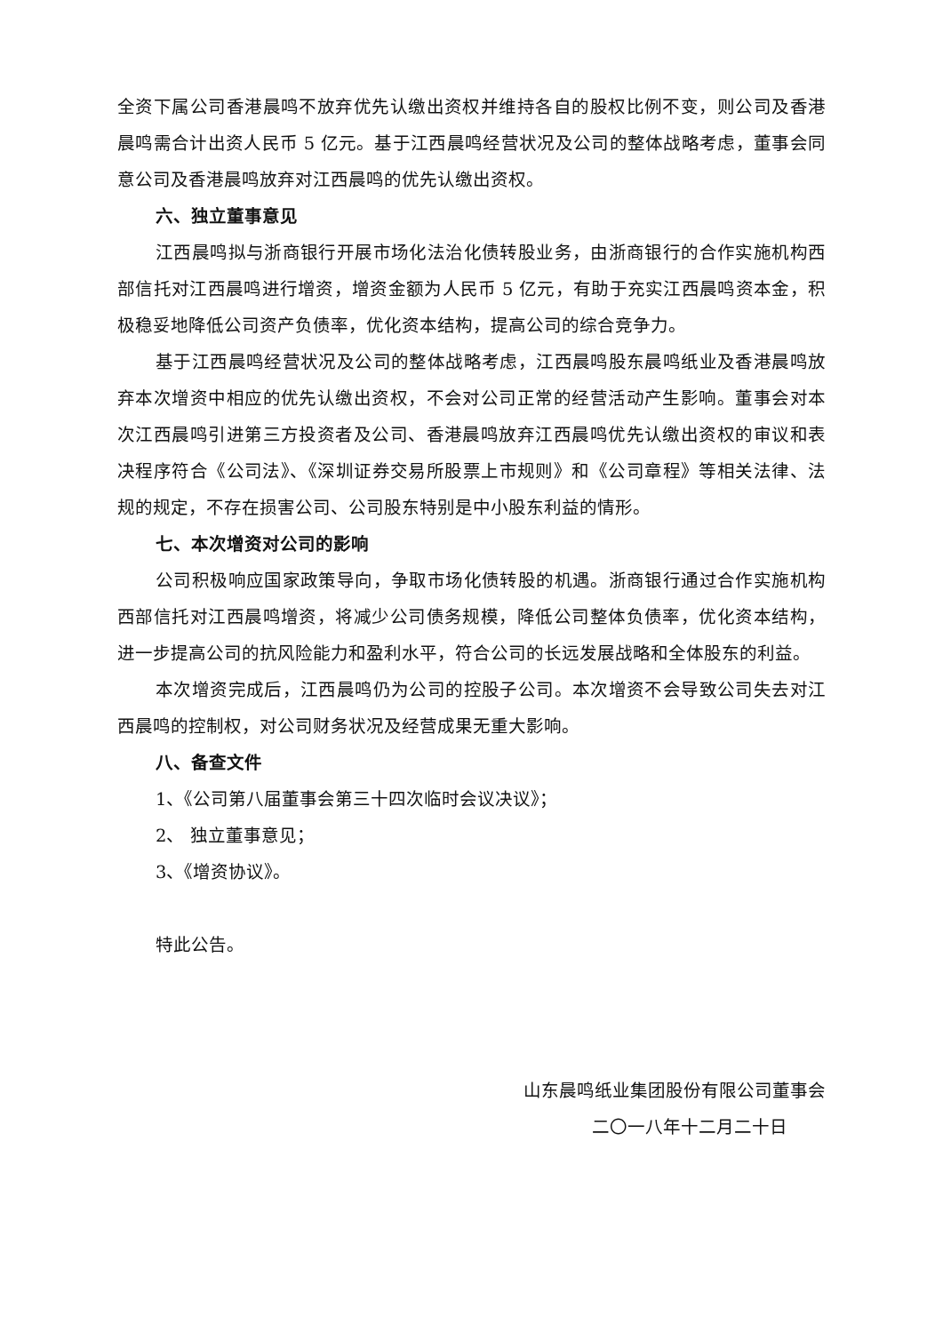全资下属公司香港晨鸣不放弃优先认缴出资权并维持各自的股权比例不变，则公司及香港晨鸣需合计出资人民币 5 亿元。基于江西晨鸣经营状况及公司的整体战略考虑，董事会同意公司及香港晨鸣放弃对江西晨鸣的优先认缴出资权。
六、独立董事意见
江西晨鸣拟与浙商银行开展市场化法治化债转股业务，由浙商银行的合作实施机构西部信托对江西晨鸣进行增资，增资金额为人民币 5 亿元，有助于充实江西晨鸣资本金，积极稳妥地降低公司资产负债率，优化资本结构，提高公司的综合竞争力。
基于江西晨鸣经营状况及公司的整体战略考虑，江西晨鸣股东晨鸣纸业及香港晨鸣放弃本次增资中相应的优先认缴出资权，不会对公司正常的经营活动产生影响。董事会对本次江西晨鸣引进第三方投资者及公司、香港晨鸣放弃江西晨鸣优先认缴出资权的审议和表决程序符合《公司法》、《深圳证券交易所股票上市规则》和《公司章程》等相关法律、法规的规定，不存在损害公司、公司股东特别是中小股东利益的情形。
七、本次增资对公司的影响
公司积极响应国家政策导向，争取市场化债转股的机遇。浙商银行通过合作实施机构西部信托对江西晨鸣增资，将减少公司债务规模，降低公司整体负债率，优化资本结构，进一步提高公司的抗风险能力和盈利水平，符合公司的长远发展战略和全体股东的利益。
本次增资完成后，江西晨鸣仍为公司的控股子公司。本次增资不会导致公司失去对江西晨鸣的控制权，对公司财务状况及经营成果无重大影响。
八、备查文件
1、《公司第八届董事会第三十四次临时会议决议》；
2、 独立董事意见；
3、《增资协议》。
特此公告。
山东晨鸣纸业集团股份有限公司董事会
二〇一八年十二月二十日